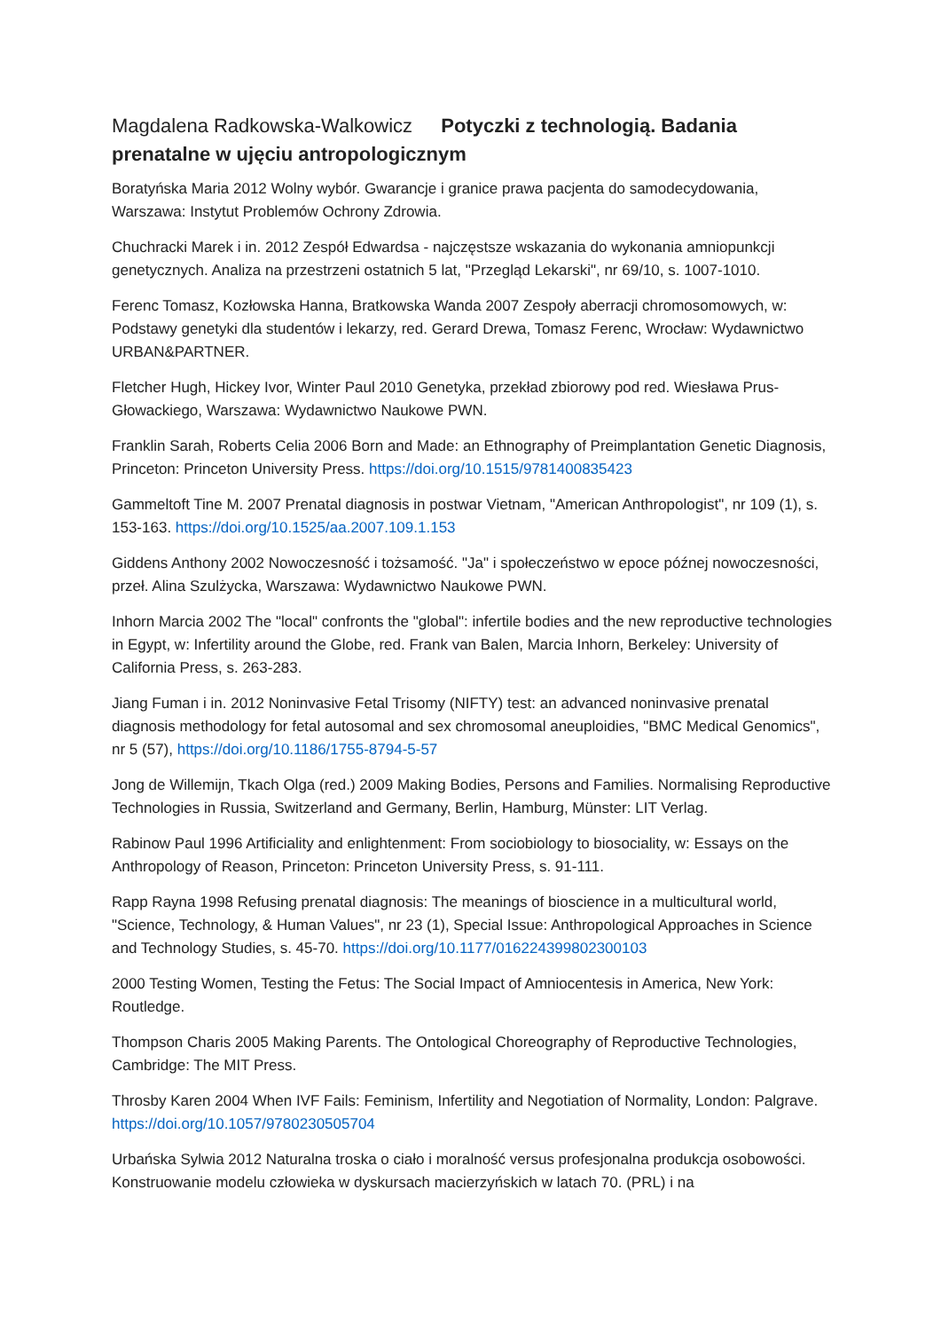Magdalena Radkowska-Walkowicz Potyczki z technologią. Badania prenatalne w ujęciu antropologicznym
Boratyńska Maria 2012 Wolny wybór. Gwarancje i granice prawa pacjenta do samodecydowania, Warszawa: Instytut Problemów Ochrony Zdrowia.
Chuchracki Marek i in. 2012 Zespół Edwardsa - najczęstsze wskazania do wykonania amniopunkcji genetycznych. Analiza na przestrzeni ostatnich 5 lat, "Przegląd Lekarski", nr 69/10, s. 1007-1010.
Ferenc Tomasz, Kozłowska Hanna, Bratkowska Wanda 2007 Zespoły aberracji chromosomowych, w: Podstawy genetyki dla studentów i lekarzy, red. Gerard Drewa, Tomasz Ferenc, Wrocław: Wydawnictwo URBAN&PARTNER.
Fletcher Hugh, Hickey Ivor, Winter Paul 2010 Genetyka, przekład zbiorowy pod red. Wiesława Prus-Głowackiego, Warszawa: Wydawnictwo Naukowe PWN.
Franklin Sarah, Roberts Celia 2006 Born and Made: an Ethnography of Preimplantation Genetic Diagnosis, Princeton: Princeton University Press. https://doi.org/10.1515/9781400835423
Gammeltoft Tine M. 2007 Prenatal diagnosis in postwar Vietnam, "American Anthropologist", nr 109 (1), s. 153-163. https://doi.org/10.1525/aa.2007.109.1.153
Giddens Anthony 2002 Nowoczesność i tożsamość. "Ja" i społeczeństwo w epoce późnej nowoczesności, przeł. Alina Szulżycka, Warszawa: Wydawnictwo Naukowe PWN.
Inhorn Marcia 2002 The "local" confronts the "global": infertile bodies and the new reproductive technologies in Egypt, w: Infertility around the Globe, red. Frank van Balen, Marcia Inhorn, Berkeley: University of California Press, s. 263-283.
Jiang Fuman i in. 2012 Noninvasive Fetal Trisomy (NIFTY) test: an advanced noninvasive prenatal diagnosis methodology for fetal autosomal and sex chromosomal aneuploidies, "BMC Medical Genomics", nr 5 (57), https://doi.org/10.1186/1755-8794-5-57
Jong de Willemijn, Tkach Olga (red.) 2009 Making Bodies, Persons and Families. Normalising Reproductive Technologies in Russia, Switzerland and Germany, Berlin, Hamburg, Münster: LIT Verlag.
Rabinow Paul 1996 Artificiality and enlightenment: From sociobiology to biosociality, w: Essays on the Anthropology of Reason, Princeton: Princeton University Press, s. 91-111.
Rapp Rayna 1998 Refusing prenatal diagnosis: The meanings of bioscience in a multicultural world, "Science, Technology, & Human Values", nr 23 (1), Special Issue: Anthropological Approaches in Science and Technology Studies, s. 45-70. https://doi.org/10.1177/016224399802300103
2000 Testing Women, Testing the Fetus: The Social Impact of Amniocentesis in America, New York: Routledge.
Thompson Charis 2005 Making Parents. The Ontological Choreography of Reproductive Technologies, Cambridge: The MIT Press.
Throsby Karen 2004 When IVF Fails: Feminism, Infertility and Negotiation of Normality, London: Palgrave. https://doi.org/10.1057/9780230505704
Urbańska Sylwia 2012 Naturalna troska o ciało i moralność versus profesjonalna produkcja osobowości. Konstruowanie modelu człowieka w dyskursach macierzyńskich w latach 70. (PRL) i na